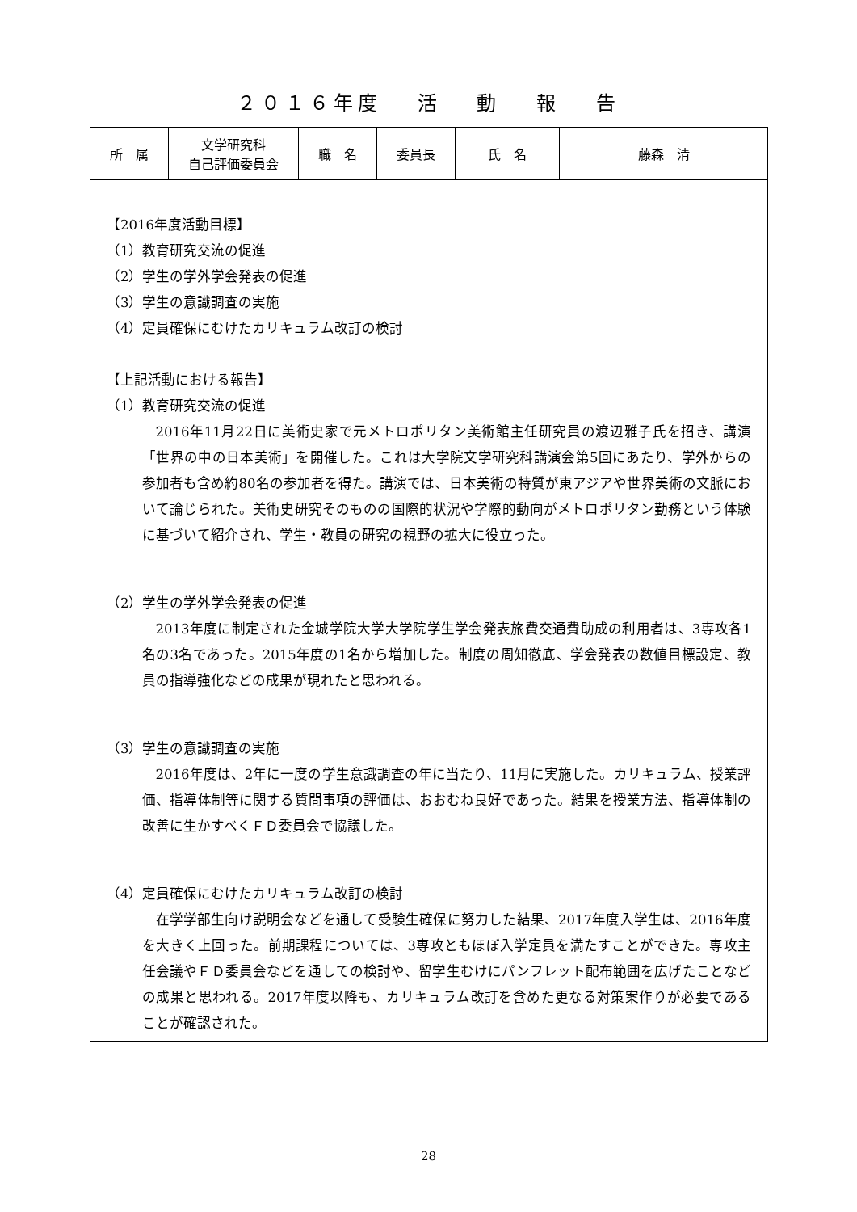２０１６年度　 活　 動　 報　 告
| 所 属 | 文学研究科 自己評価委員会 | 職 名 | 委員長 | 氏 名 | 藤森 清 |
【2016年度活動目標】
（1）教育研究交流の促進
（2）学生の学外学会発表の促進
（3）学生の意識調査の実施
（4）定員確保にむけたカリキュラム改訂の検討
【上記活動における報告】
（1）教育研究交流の促進
2016年11月22日に美術史家で元メトロポリタン美術館主任研究員の渡辺雅子氏を招き、講演「世界の中の日本美術」を開催した。これは大学院文学研究科講演会第5回にあたり、学外からの参加者も含め約80名の参加者を得た。講演では、日本美術の特質が東アジアや世界美術の文脈において論じられた。美術史研究そのものの国際的状況や学際的動向がメトロポリタン勤務という体験に基づいて紹介され、学生・教員の研究の視野の拡大に役立った。
（2）学生の学外学会発表の促進
2013年度に制定された金城学院大学大学院学生学会発表旅費交通費助成の利用者は、3専攻各1名の3名であった。2015年度の1名から増加した。制度の周知徹底、学会発表の数値目標設定、教員の指導強化などの成果が現れたと思われる。
（3）学生の意識調査の実施
2016年度は、2年に一度の学生意識調査の年に当たり、11月に実施した。カリキュラム、授業評価、指導体制等に関する質問事項の評価は、おおむね良好であった。結果を授業方法、指導体制の改善に生かすべくＦＤ委員会で協議した。
（4）定員確保にむけたカリキュラム改訂の検討
在学学部生向け説明会などを通して受験生確保に努力した結果、2017年度入学生は、2016年度を大きく上回った。前期課程については、3専攻ともほぼ入学定員を満たすことができた。専攻主任会議やＦＤ委員会などを通しての検討や、留学生むけにパンフレット配布範囲を広げたことなどの成果と思われる。2017年度以降も、カリキュラム改訂を含めた更なる対策案作りが必要であることが確認された。
28